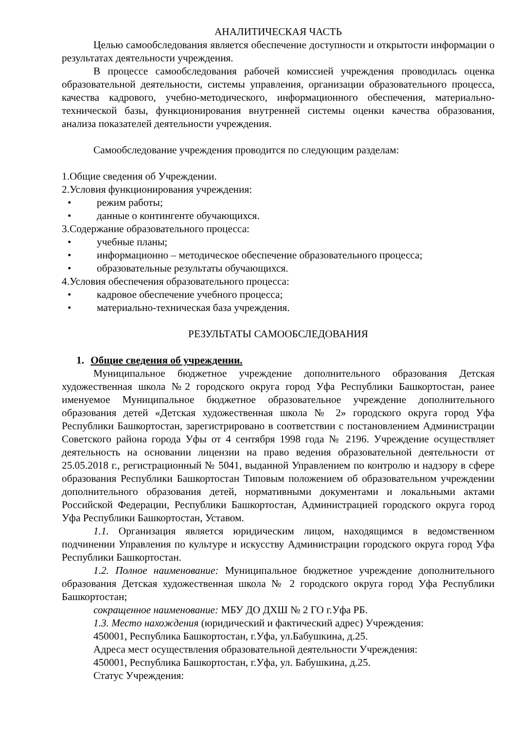АНАЛИТИЧЕСКАЯ ЧАСТЬ
Целью самообследования является обеспечение доступности и открытости информации о результатах деятельности учреждения.
В процессе самообследования рабочей комиссией учреждения проводилась оценка образовательной деятельности, системы управления, организации образовательного процесса, качества кадрового, учебно-методического, информационного обеспечения, материально-технической базы, функционирования внутренней системы оценки качества образования, анализа показателей деятельности учреждения.
Самообследование учреждения проводится по следующим разделам:
1.Общие сведения об Учреждении.
2.Условия функционирования учреждения:
• режим работы;
• данные о контингенте обучающихся.
3.Содержание образовательного процесса:
• учебные планы;
• информационно – методическое обеспечение образовательного процесса;
• образовательные результаты обучающихся.
4.Условия обеспечения образовательного процесса:
• кадровое обеспечение учебного процесса;
• материально-техническая база учреждения.
РЕЗУЛЬТАТЫ САМООБСЛЕДОВАНИЯ
1. Общие сведения об учреждении.
Муниципальное бюджетное учреждение дополнительного образования Детская художественная школа №2 городского округа город Уфа Республики Башкортостан, ранее именуемое Муниципальное бюджетное образовательное учреждение дополнительного образования детей «Детская художественная школа № 2» городского округа город Уфа Республики Башкортостан, зарегистрировано в соответствии с постановлением Администрации Советского района города Уфы от 4 сентября 1998 года № 2196. Учреждение осуществляет деятельность на основании лицензии на право ведения образовательной деятельности от 25.05.2018 г., регистрационный № 5041, выданной Управлением по контролю и надзору в сфере образования Республики Башкортостан Типовым положением об образовательном учреждении дополнительного образования детей, нормативными документами и локальными актами Российской Федерации, Республики Башкортостан, Администрацией городского округа город Уфа Республики Башкортостан, Уставом.
1.1. Организация является юридическим лицом, находящимся в ведомственном подчинении Управления по культуре и искусству Администрации городского округа город Уфа Республики Башкортостан.
1.2. Полное наименование: Муниципальное бюджетное учреждение дополнительного образования Детская художественная школа № 2 городского округа город Уфа Республики Башкортостан;
сокращенное наименование: МБУ ДО ДХШ № 2 ГО г.Уфа РБ.
1.3. Место нахождения (юридический и фактический адрес) Учреждения:
450001, Республика Башкортостан, г.Уфа, ул.Бабушкина, д.25.
Адреса мест осуществления образовательной деятельности Учреждения:
450001, Республика Башкортостан, г.Уфа, ул. Бабушкина, д.25.
Статус Учреждения: